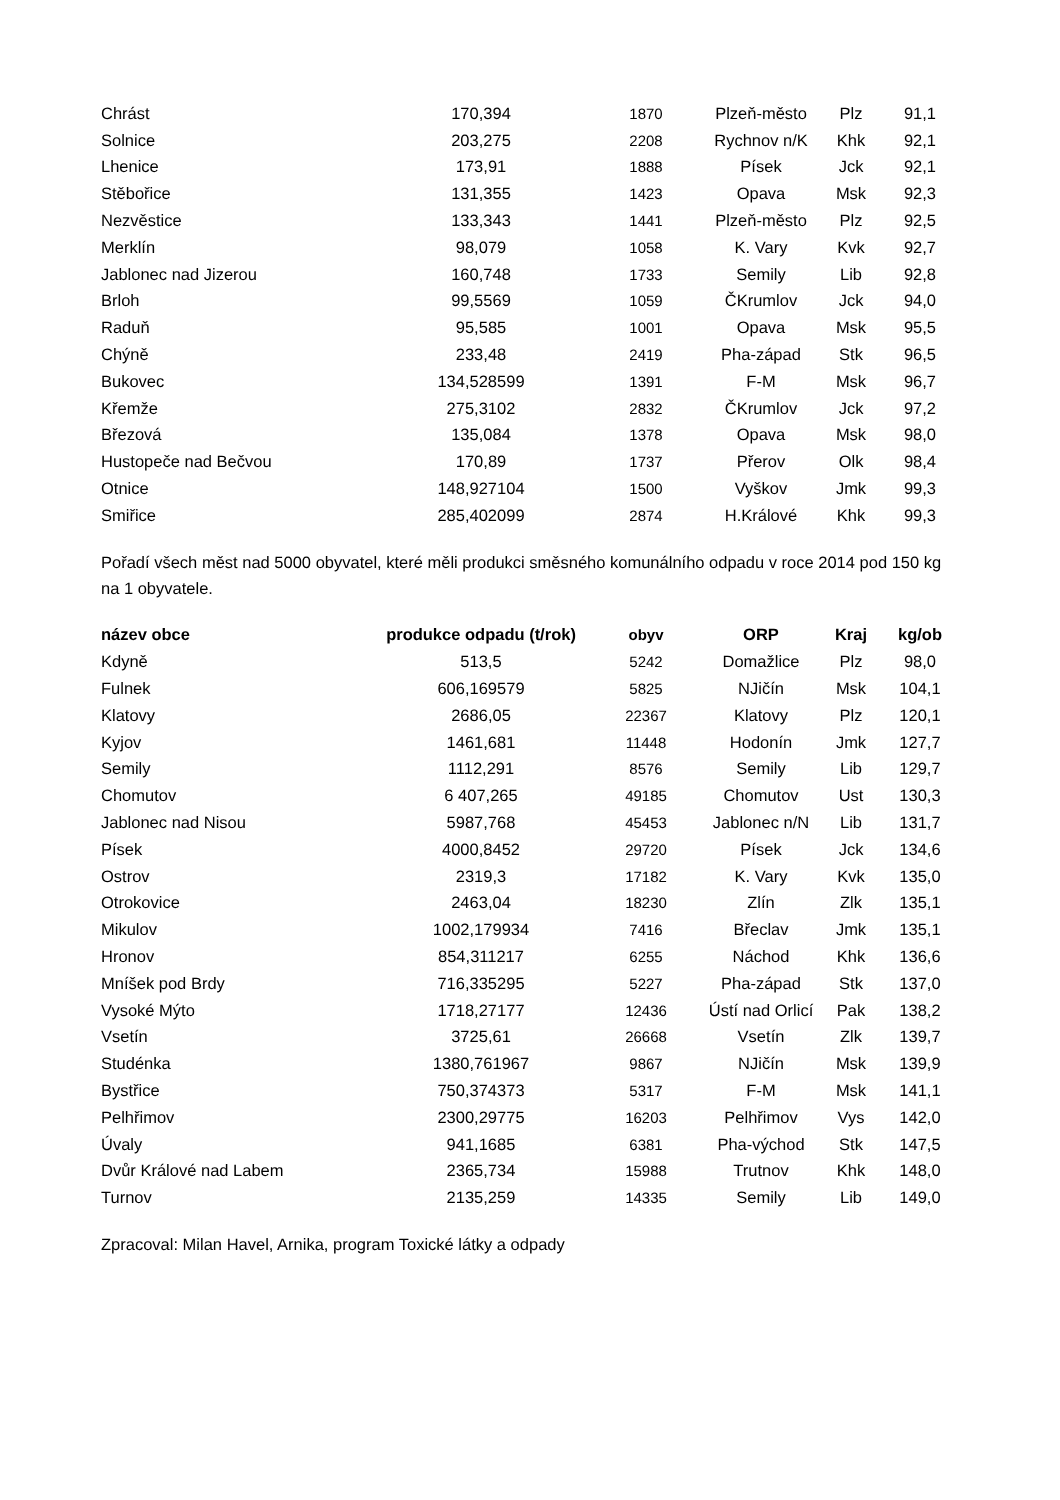| Chrást | 170,394 | 1870 | Plzeň-město | Plz | 91,1 |
| Solnice | 203,275 | 2208 | Rychnov n/K | Khk | 92,1 |
| Lhenice | 173,91 | 1888 | Písek | Jck | 92,1 |
| Stěbořice | 131,355 | 1423 | Opava | Msk | 92,3 |
| Nezvěstice | 133,343 | 1441 | Plzeň-město | Plz | 92,5 |
| Merklín | 98,079 | 1058 | K. Vary | Kvk | 92,7 |
| Jablonec nad Jizerou | 160,748 | 1733 | Semily | Lib | 92,8 |
| Brloh | 99,5569 | 1059 | ČKrumlov | Jck | 94,0 |
| Raduň | 95,585 | 1001 | Opava | Msk | 95,5 |
| Chýně | 233,48 | 2419 | Pha-západ | Stk | 96,5 |
| Bukovec | 134,528599 | 1391 | F-M | Msk | 96,7 |
| Křemže | 275,3102 | 2832 | ČKrumlov | Jck | 97,2 |
| Březová | 135,084 | 1378 | Opava | Msk | 98,0 |
| Hustopeče nad Bečvou | 170,89 | 1737 | Přerov | Olk | 98,4 |
| Otnice | 148,927104 | 1500 | Vyškov | Jmk | 99,3 |
| Smiřice | 285,402099 | 2874 | H.Králové | Khk | 99,3 |
Pořadí všech měst nad 5000 obyvatel, které měli produkci směsného komunálního odpadu v roce 2014 pod 150 kg na 1 obyvatele.
| název obce | produkce odpadu (t/rok) | obyv | ORP | Kraj | kg/ob |
| --- | --- | --- | --- | --- | --- |
| Kdyně | 513,5 | 5242 | Domažlice | Plz | 98,0 |
| Fulnek | 606,169579 | 5825 | NJičín | Msk | 104,1 |
| Klatovy | 2686,05 | 22367 | Klatovy | Plz | 120,1 |
| Kyjov | 1461,681 | 11448 | Hodonín | Jmk | 127,7 |
| Semily | 1112,291 | 8576 | Semily | Lib | 129,7 |
| Chomutov | 6 407,265 | 49185 | Chomutov | Ust | 130,3 |
| Jablonec nad Nisou | 5987,768 | 45453 | Jablonec n/N | Lib | 131,7 |
| Písek | 4000,8452 | 29720 | Písek | Jck | 134,6 |
| Ostrov | 2319,3 | 17182 | K. Vary | Kvk | 135,0 |
| Otrokovice | 2463,04 | 18230 | Zlín | Zlk | 135,1 |
| Mikulov | 1002,179934 | 7416 | Břeclav | Jmk | 135,1 |
| Hronov | 854,311217 | 6255 | Náchod | Khk | 136,6 |
| Mníšek pod Brdy | 716,335295 | 5227 | Pha-západ | Stk | 137,0 |
| Vysoké Mýto | 1718,27177 | 12436 | Ústí nad Orlicí | Pak | 138,2 |
| Vsetín | 3725,61 | 26668 | Vsetín | Zlk | 139,7 |
| Studénka | 1380,761967 | 9867 | NJičín | Msk | 139,9 |
| Bystřice | 750,374373 | 5317 | F-M | Msk | 141,1 |
| Pelhřimov | 2300,29775 | 16203 | Pelhřimov | Vys | 142,0 |
| Úvaly | 941,1685 | 6381 | Pha-východ | Stk | 147,5 |
| Dvůr Králové nad Labem | 2365,734 | 15988 | Trutnov | Khk | 148,0 |
| Turnov | 2135,259 | 14335 | Semily | Lib | 149,0 |
Zpracoval: Milan Havel, Arnika, program Toxické látky a odpady